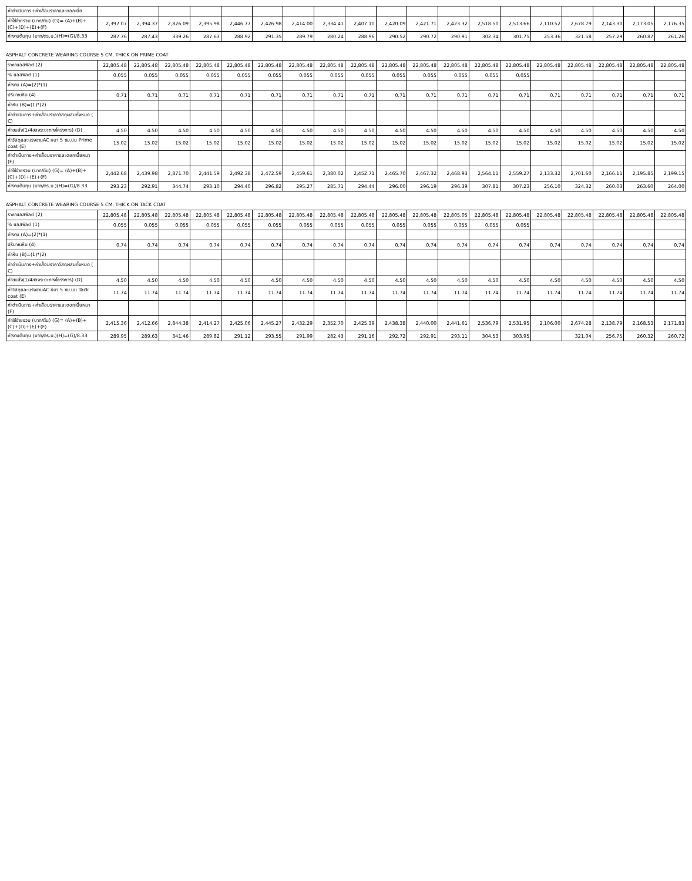| ค่าดำเนินการ+ค่าเสื่อมราคาและดอกเบี้ย | | | | | | | | | | | | | | | | | | | |
| ค่าใช้จ่ายรวม (บาท/ตัน) (G)= (A)+(B)+(C)+(D)+(E)+(F) | 2,397.07 | 2,394.37 | 2,826.09 | 2,395.98 | 2,446.77 | 2,426.98 | 2,414.00 | 2,334.41 | 2,407.10 | 2,420.09 | 2,421.71 | 2,423.32 | 2,518.50 | 2,513.66 | 2,110.52 | 2,678.79 | 2,143.30 | 2,173.05 | 2,176.35 |
| ค่างานต้นทุน (บาท/ตร.ม.)(H)=(G)/8.33 | 287.76 | 287.43 | 339.26 | 287.63 | 288.92 | 291.35 | 289.79 | 280.24 | 288.96 | 290.52 | 290.72 | 290.91 | 302.34 | 301.75 | 253.36 | 321.58 | 257.29 | 260.87 | 261.26 |
ASPHALT CONCRETE WEARING COURSE 5 CM. THICK ON PRIME COAT
| ราคาแอสฟัลต์ (2) | 22,805.48 | 22,805.48 | 22,805.48 | 22,805.48 | 22,805.48 | 22,805.48 | 22,805.48 | 22,805.48 | 22,805.48 | 22,805.48 | 22,805.48 | 22,805.48 | 22,805.48 | 22,805.48 | 22,805.48 | 22,805.48 | 22,805.48 | 22,805.48 | 22,805.48 |
| % แอสฟัลต์ (1) | 0.055 | 0.055 | 0.055 | 0.055 | 0.055 | 0.055 | 0.055 | 0.055 | 0.055 | 0.055 | 0.055 | 0.055 | 0.055 | 0.055 | | | | | |
| ค่างาน (A)=(2)*(1) | | | | | | | | | | | | | | | | | | | |
| ปริมาณหิน (4) | 0.71 | 0.71 | 0.71 | 0.71 | 0.71 | 0.71 | 0.71 | 0.71 | 0.71 | 0.71 | 0.71 | 0.71 | 0.71 | 0.71 | 0.71 | 0.71 | 0.71 | 0.71 | 0.71 |
| ค่าหิน (B)=(1)*(2) | | | | | | | | | | | | | | | | | | | |
| ค่าดำเนินการ+ค่าเสื่อมราคาวัสดุผสมทั้งหมด ( C) | | | | | | | | | | | | | | | | | | | |
| ค่าขนส่ง(1/4ของระยะทางโครงการ) (D) | 4.50 | 4.50 | 4.50 | 4.50 | 4.50 | 4.50 | 4.50 | 4.50 | 4.50 | 4.50 | 4.50 | 4.50 | 4.50 | 4.50 | 4.50 | 4.50 | 4.50 | 4.50 | 4.50 |
| ค่าวัสดุและแรงงานAC หนา 5 ซม.บน Prime coat (E) | 15.02 | 15.02 | 15.02 | 15.02 | 15.02 | 15.02 | 15.02 | 15.02 | 15.02 | 15.02 | 15.02 | 15.02 | 15.02 | 15.02 | 15.02 | 15.02 | 15.02 | 15.02 | 15.02 |
| ค่าดำเนินการ+ค่าเสื่อมราคาและดอกเบี้ยหมา (F) | | | | | | | | | | | | | | | | | | | |
| ค่าใช้จ่ายรวม (บาท/ตัน) (G)= (A)+(B)+(C)+(D)+(E)+(F) | 2,442.68 | 2,439.98 | 2,871.70 | 2,441.59 | 2,492.38 | 2,472.59 | 2,459.61 | 2,380.02 | 2,452.71 | 2,465.70 | 2,467.32 | 2,468.93 | 2,564.11 | 2,559.27 | 2,133.32 | 2,701.60 | 2,166.11 | 2,195.85 | 2,199.15 |
| ค่างานต้นทุน (บาท/ตร.ม.)(H)=(G)/8.33 | 293.23 | 292.91 | 344.74 | 293.10 | 294.40 | 296.82 | 295.27 | 285.71 | 294.44 | 296.00 | 296.19 | 296.39 | 307.81 | 307.23 | 256.10 | 324.32 | 260.03 | 263.60 | 264.00 |
ASPHALT CONCRETE WEARING COURSE 5 CM. THICK ON TACK COAT
| ราคาแอสฟัลต์ (2) | 22,805.48 | 22,805.48 | 22,805.48 | 22,805.48 | 22,805.48 | 22,805.48 | 22,805.48 | 22,805.48 | 22,805.48 | 22,805.48 | 22,805.48 | 22,805.05 | 22,805.48 | 22,805.48 | 22,805.48 | 22,805.48 | 22,805.48 | 22,805.48 | 22,805.48 |
| % แอสฟัลต์ (1) | 0.055 | 0.055 | 0.055 | 0.055 | 0.055 | 0.055 | 0.055 | 0.055 | 0.055 | 0.055 | 0.055 | 0.055 | 0.055 | 0.055 | | | | | |
| ค่างาน (A)=(2)*(1) | | | | | | | | | | | | | | | | | | | |
| ปริมาณหิน (4) | 0.74 | 0.74 | 0.74 | 0.74 | 0.74 | 0.74 | 0.74 | 0.74 | 0.74 | 0.74 | 0.74 | 0.74 | 0.74 | 0.74 | 0.74 | 0.74 | 0.74 | 0.74 | 0.74 |
| ค่าหิน (B)=(1)*(2) | | | | | | | | | | | | | | | | | | | |
| ค่าดำเนินการ+ค่าเสื่อมราคาวัสดุผสมทั้งหมด ( C) | | | | | | | | | | | | | | | | | | | |
| ค่าขนส่ง(1/4ของระยะทางโครงการ) (D) | 4.50 | 4.50 | 4.50 | 4.50 | 4.50 | 4.50 | 4.50 | 4.50 | 4.50 | 4.50 | 4.50 | 4.50 | 4.50 | 4.50 | 4.50 | 4.50 | 4.50 | 4.50 | 4.50 |
| ค่าวัสดุและแรงงานAC หนา 5 ซม.บน Tack coat (E) | 11.74 | 11.74 | 11.74 | 11.74 | 11.74 | 11.74 | 11.74 | 11.74 | 11.74 | 11.74 | 11.74 | 11.74 | 11.74 | 11.74 | 11.74 | 11.74 | 11.74 | 11.74 | 11.74 |
| ค่าดำเนินการ+ค่าเสื่อมราคาและดอกเบี้ยหมา (F) | | | | | | | | | | | | | | | | | | | |
| ค่าใช้จ่ายรวม (บาท/ตัน) (G)= (A)+(B)+(C)+(D)+(E)+(F) | 2,415.36 | 2,412.66 | 2,844.38 | 2,414.27 | 2,425.06 | 2,445.27 | 2,432.29 | 2,352.70 | 2,425.39 | 2,438.38 | 2,440.00 | 2,441.61 | 2,536.79 | 2,531.95 | 2,106.00 | 2,674.28 | 2,138.79 | 2,168.53 | 2,171.83 |
| ค่างานต้นทุน (บาท/ตร.ม.)(H)=(G)/8.33 | 289.95 | 289.63 | 341.46 | 289.82 | 291.12 | 293.55 | 291.99 | 282.43 | 291.16 | 292.72 | 292.91 | 293.11 | 304.53 | 303.95 | | 321.04 | 256.75 | 260.32 | 260.72 |